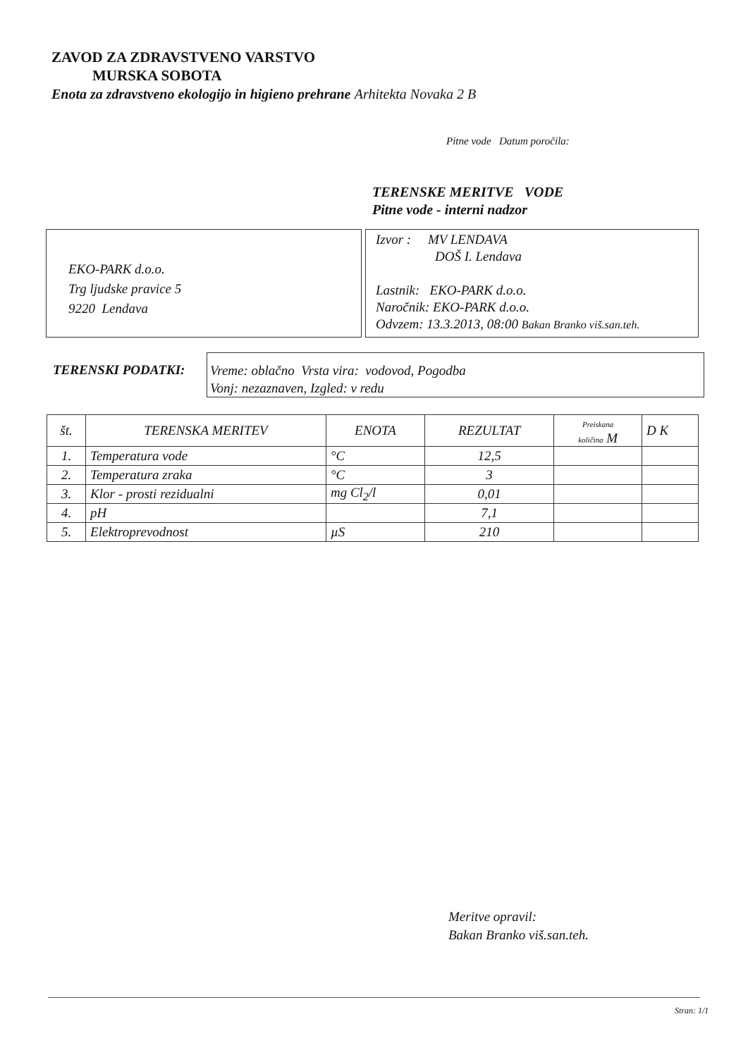ZAVOD ZA ZDRAVSTVENO VARSTVO
MURSKA SOBOTA
Enota za zdravstveno ekologijo in higieno prehrane Arhitekta Novaka 2 B
Pitne vode Datum poročila:
TERENSKE MERITVE VODE
Pitne vode - interni nadzor
EKO-PARK d.o.o.
Trg ljudske pravice 5
9220 Lendava
Izvor : MV LENDAVA
DOŠ I. Lendava
Lastnik: EKO-PARK d.o.o.
Naročnik: EKO-PARK d.o.o.
Odvzem: 13.3.2013, 08:00 Bakan Branko viš.san.teh.
TERENSKI PODATKI:
Vreme: oblačno Vrsta vira: vodovod, Pogodba
Vonj: nezaznaven, Izgled: v redu
| št. | TERENSKA MERITEV | ENOTA | REZULTAT | Preiskana količina M | D K |
| --- | --- | --- | --- | --- | --- |
| 1. | Temperatura vode | °C | 12,5 | | |
| 2. | Temperatura zraka | °C | 3 | | |
| 3. | Klor - prosti rezidualni | mg Cl<sub>2</sub>/l | 0,01 | | |
| 4. | pH | | 7,1 | | |
| 5. | Elektroprevodnost | µS | 210 | | |
Meritve opravil:
Bakan Branko viš.san.teh.
Stran: 1/1